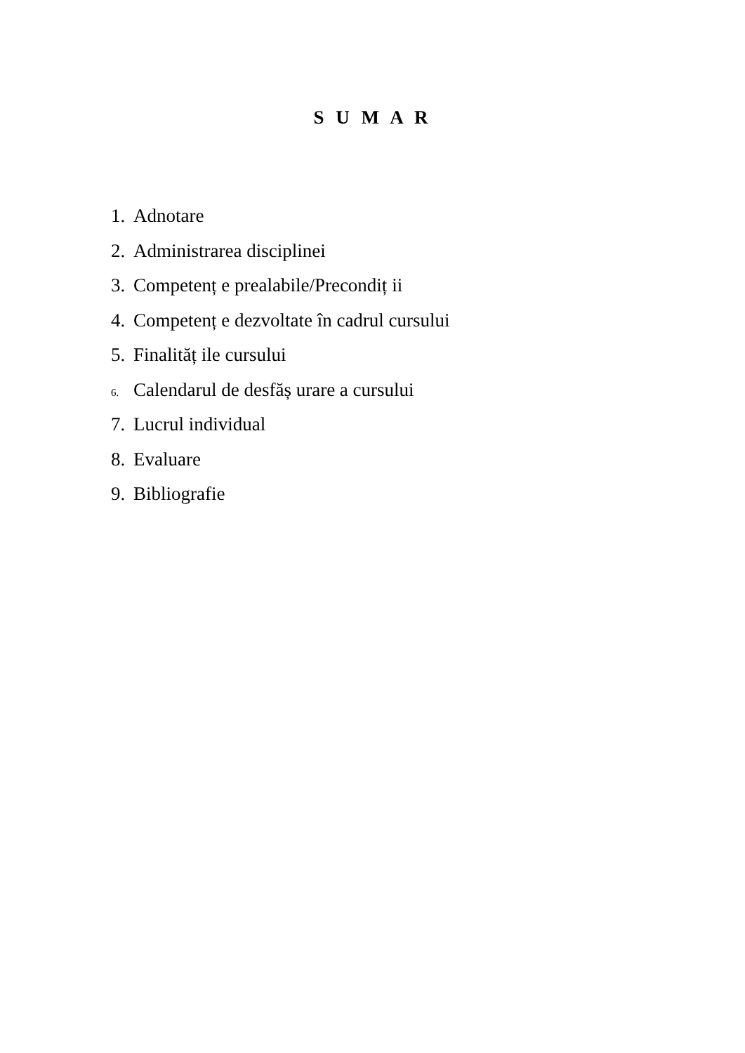S U M A R
1. Adnotare
2. Administrarea disciplinei
3. Competenț e prealabile/Precondiț ii
4. Competenț e dezvoltate în cadrul cursului
5. Finalităț ile cursului
6. Calendarul de desfăș urare a cursului
7. Lucrul individual
8. Evaluare
9. Bibliografie